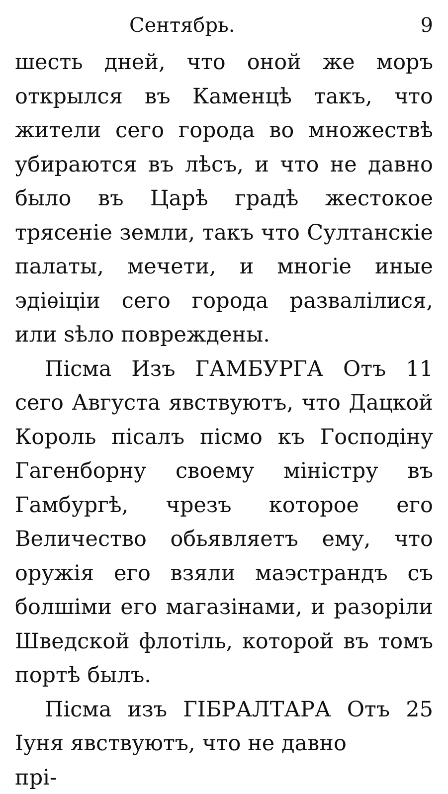Сентябрь. 9
шесть дней, что оной же моръ открылся въ Каменцѣ такъ, что жители сего города во множествѣ убираются въ лѣсъ, и что не давно было въ Царѣ градѣ жестокое трясеніе земли, такъ что Султанскіе палаты, мечети, и многіе иные эдіѳіціи сего города развалілися, или ѕѣло повреждены.
Пісма Изъ ГАМБУРГА Отъ 11 сего Августа явствуютъ, что Дацкой Король пісалъ пісмо къ Господіну Гагенборну своему міністру въ Гамбургѣ, чрезъ которое его Величество обьявляетъ ему, что оружія его взяли маэстрандъ съ болшіми его магазінами, и разоріли Шведской флотіль, которой въ томъ портѣ былъ.
Пісма изъ ГІБРАЛТАРА Отъ 25 Іуня явствуютъ, что не давно
прі-